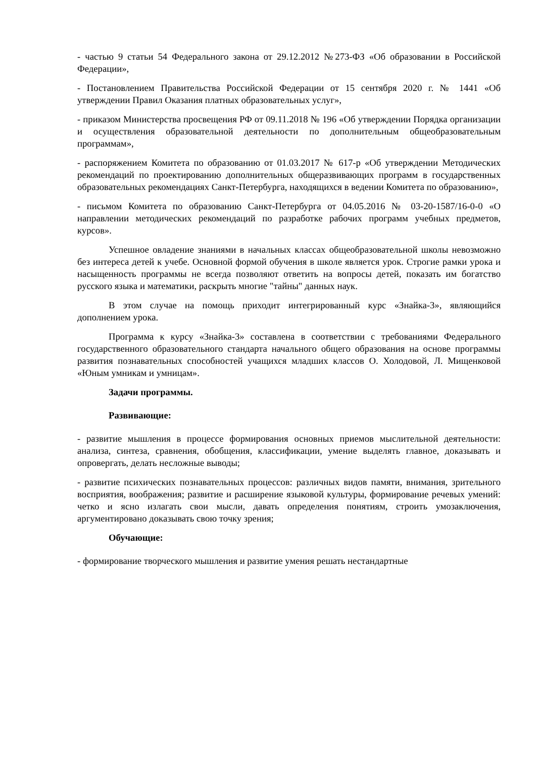- частью 9 статьи 54 Федерального закона от 29.12.2012 №273-ФЗ «Об образовании в Российской Федерации»,
- Постановлением Правительства Российской Федерации от 15 сентября 2020 г. № 1441 «Об утверждении Правил Оказания платных образовательных услуг»,
- приказом Министерства просвещения РФ от 09.11.2018 № 196 «Об утверждении Порядка организации и осуществления образовательной деятельности по дополнительным общеобразовательным программам»,
- распоряжением Комитета по образованию от 01.03.2017 № 617-р «Об утверждении Методических рекомендаций по проектированию дополнительных общеразвивающих программ в государственных образовательных рекомендациях Санкт-Петербурга, находящихся в ведении Комитета по образованию»,
- письмом Комитета по образованию Санкт-Петербурга от 04.05.2016 № 03-20-1587/16-0-0 «О направлении методических рекомендаций по разработке рабочих программ учебных предметов, курсов».
Успешное овладение знаниями в начальных классах общеобразовательной школы невозможно без интереса детей к учебе. Основной формой обучения в школе является урок. Строгие рамки урока и насыщенность программы не всегда позволяют ответить на вопросы детей, показать им богатство русского языка и математики, раскрыть многие "тайны" данных наук.
В этом случае на помощь приходит интегрированный курс «Знайка-3», являющийся дополнением урока.
Программа к курсу «Знайка-3» составлена в соответствии с требованиями Федерального государственного образовательного стандарта начального общего образования на основе программы развития познавательных способностей учащихся младших классов О. Холодовой, Л. Мищенковой «Юным умникам и умницам».
Задачи программы.
Развивающие:
- развитие мышления в процессе формирования основных приемов мыслительной деятельности: анализа, синтеза, сравнения, обобщения, классификации, умение выделять главное, доказывать и опровергать, делать несложные выводы;
- развитие психических познавательных процессов: различных видов памяти, внимания, зрительного восприятия, воображения; развитие и расширение языковой культуры, формирование речевых умений: четко и ясно излагать свои мысли, давать определения понятиям, строить умозаключения, аргументировано доказывать свою точку зрения;
Обучающие:
- формирование творческого мышления и развитие умения решать нестандартные